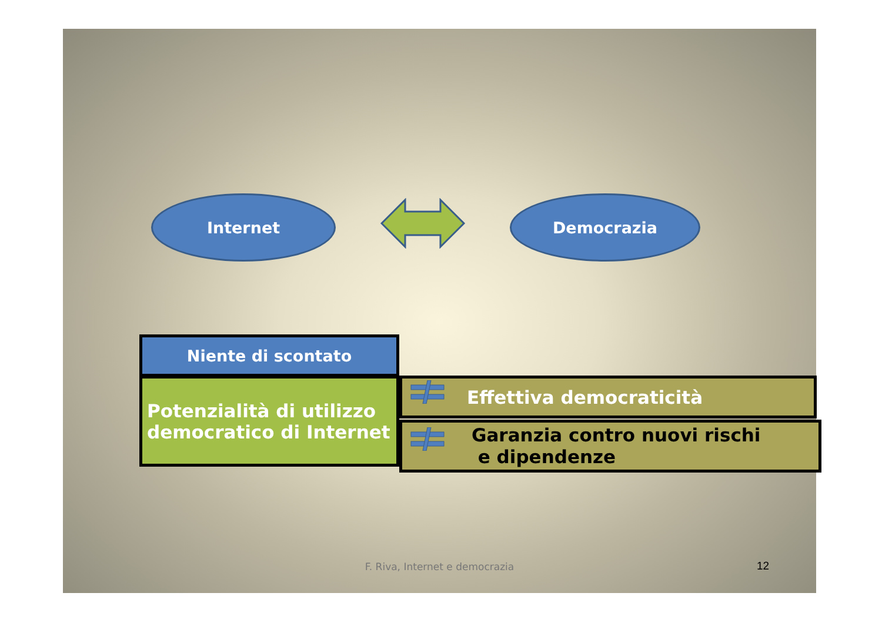Internet Democrazia
Niente di scontato
Potenzialità di utilizzo
democratico di Internet
Effettiva democraticità
Garanzia contro nuovi rischi
e dipendenze
F. Riva, Internet e democrazia 12